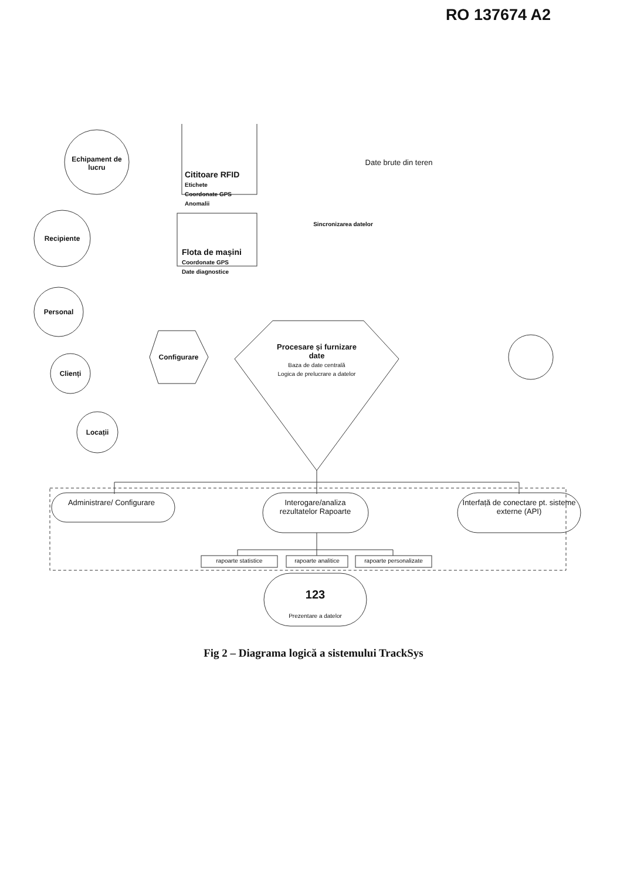RO 137674 A2
Echipament de lucru
Cititoare RFID
Etichete
Coordonate GPS
Anomalii
Date brute din teren
Sincronizarea datelor
Recipiente
Flota de mașini
Coordonate GPS
Date diagnostice
Personal
Clienți
Configurare
Procesare și furnizare date
Baza de date centrală
Logica de prelucrare a datelor
Locații
Administrare/ Configurare
Interogare/analiza rezultatelor Rapoarte
Interfață de conectare pt. sisteme externe (API)
rapoarte statistice
rapoarte analitice
rapoarte personalizate
123
Prezentare a datelor
Fig 2 – Diagrama logică a sistemului TrackSys